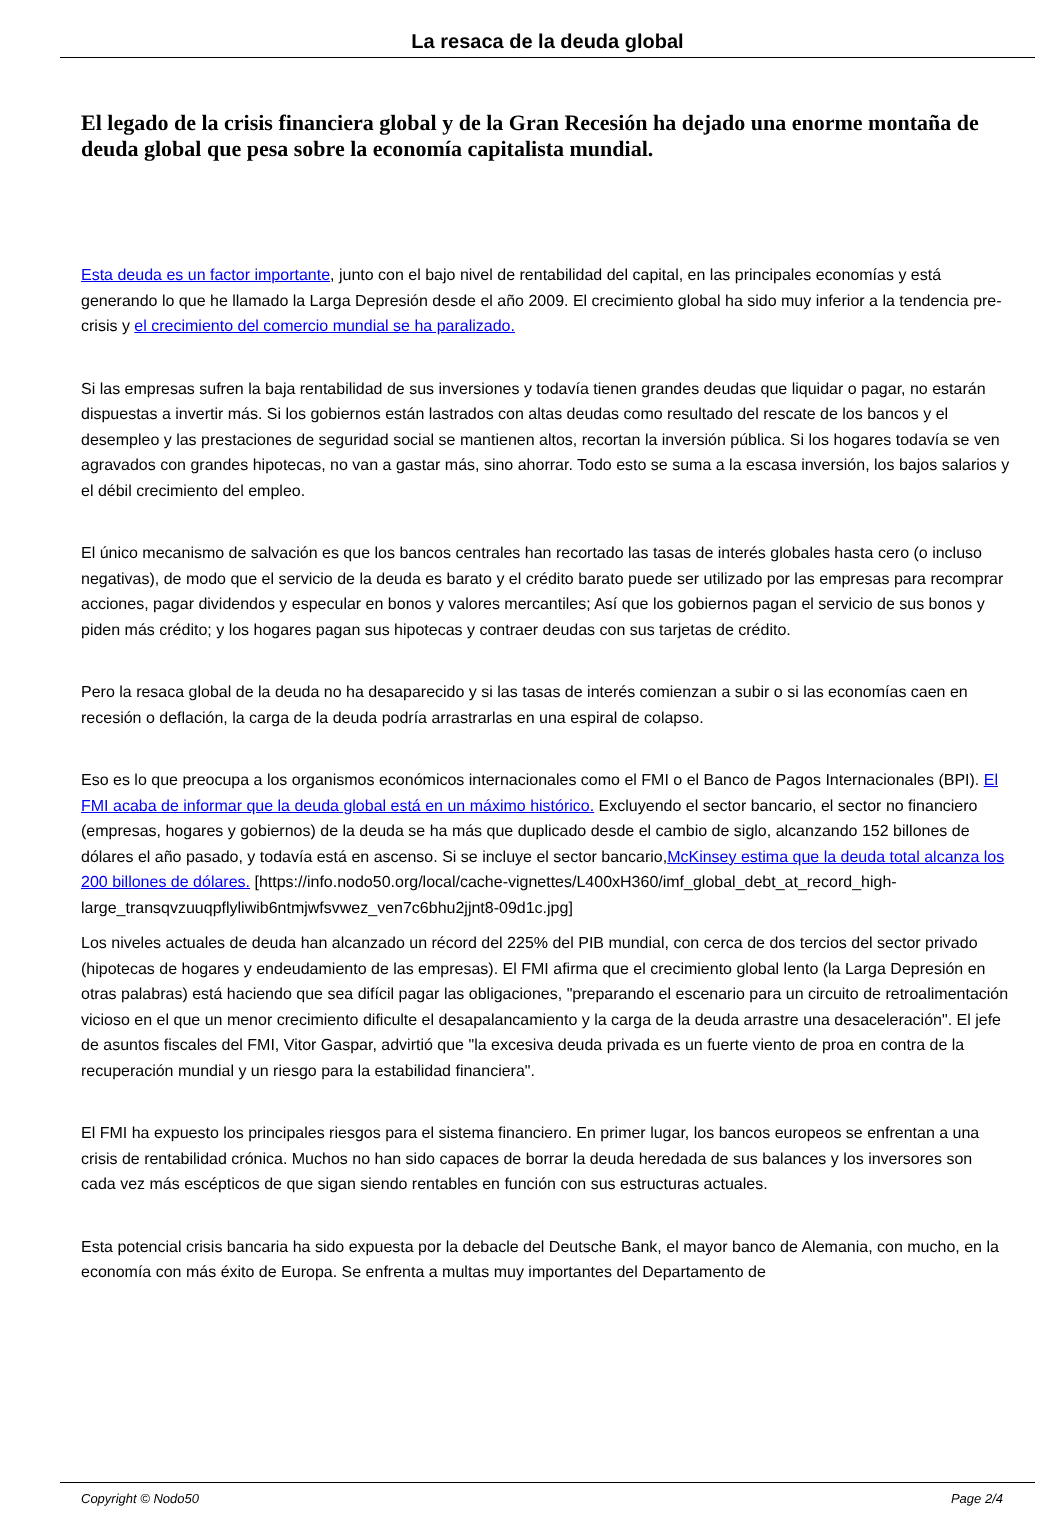La resaca de la deuda global
El legado de la crisis financiera global y de la Gran Recesión ha dejado una enorme montaña de deuda global que pesa sobre la economía capitalista mundial.
Esta deuda es un factor importante, junto con el bajo nivel de rentabilidad del capital, en las principales economías y está generando lo que he llamado la Larga Depresión desde el año 2009. El crecimiento global ha sido muy inferior a la tendencia pre-crisis y el crecimiento del comercio mundial se ha paralizado.
Si las empresas sufren la baja rentabilidad de sus inversiones y todavía tienen grandes deudas que liquidar o pagar, no estarán dispuestas a invertir más. Si los gobiernos están lastrados con altas deudas como resultado del rescate de los bancos y el desempleo y las prestaciones de seguridad social se mantienen altos, recortan la inversión pública. Si los hogares todavía se ven agravados con grandes hipotecas, no van a gastar más, sino ahorrar. Todo esto se suma a la escasa inversión, los bajos salarios y el débil crecimiento del empleo.
El único mecanismo de salvación es que los bancos centrales han recortado las tasas de interés globales hasta cero (o incluso negativas), de modo que el servicio de la deuda es barato y el crédito barato puede ser utilizado por las empresas para recomprar acciones, pagar dividendos y especular en bonos y valores mercantiles; Así que los gobiernos pagan el servicio de sus bonos y piden más crédito; y los hogares pagan sus hipotecas y contraer deudas con sus tarjetas de crédito.
Pero la resaca global de la deuda no ha desaparecido y si las tasas de interés comienzan a subir o si las economías caen en recesión o deflación, la carga de la deuda podría arrastrarlas en una espiral de colapso.
Eso es lo que preocupa a los organismos económicos internacionales como el FMI o el Banco de Pagos Internacionales (BPI). El FMI acaba de informar que la deuda global está en un máximo histórico. Excluyendo el sector bancario, el sector no financiero (empresas, hogares y gobiernos) de la deuda se ha más que duplicado desde el cambio de siglo, alcanzando 152 billones de dólares el año pasado, y todavía está en ascenso. Si se incluye el sector bancario,McKinsey estima que la deuda total alcanza los 200 billones de dólares. [https://info.nodo50.org/local/cache-vignettes/L400xH360/imf_global_debt_at_record_high-large_transqvzuuqpflyliwib6ntmjwfsvwez_ven7c6bhu2jjnt8-09d1c.jpg]
Los niveles actuales de deuda han alcanzado un récord del 225% del PIB mundial, con cerca de dos tercios del sector privado (hipotecas de hogares y endeudamiento de las empresas). El FMI afirma que el crecimiento global lento (la Larga Depresión en otras palabras) está haciendo que sea difícil pagar las obligaciones, "preparando el escenario para un circuito de retroalimentación vicioso en el que un menor crecimiento dificulte el desapalancamiento y la carga de la deuda arrastre una desaceleración". El jefe de asuntos fiscales del FMI, Vitor Gaspar, advirtió que "la excesiva deuda privada es un fuerte viento de proa en contra de la recuperación mundial y un riesgo para la estabilidad financiera".
El FMI ha expuesto los principales riesgos para el sistema financiero. En primer lugar, los bancos europeos se enfrentan a una crisis de rentabilidad crónica. Muchos no han sido capaces de borrar la deuda heredada de sus balances y los inversores son cada vez más escépticos de que sigan siendo rentables en función con sus estructuras actuales.
Esta potencial crisis bancaria ha sido expuesta por la debacle del Deutsche Bank, el mayor banco de Alemania, con mucho, en la economía con más éxito de Europa. Se enfrenta a multas muy importantes del Departamento de
Copyright © Nodo50 Page 2/4